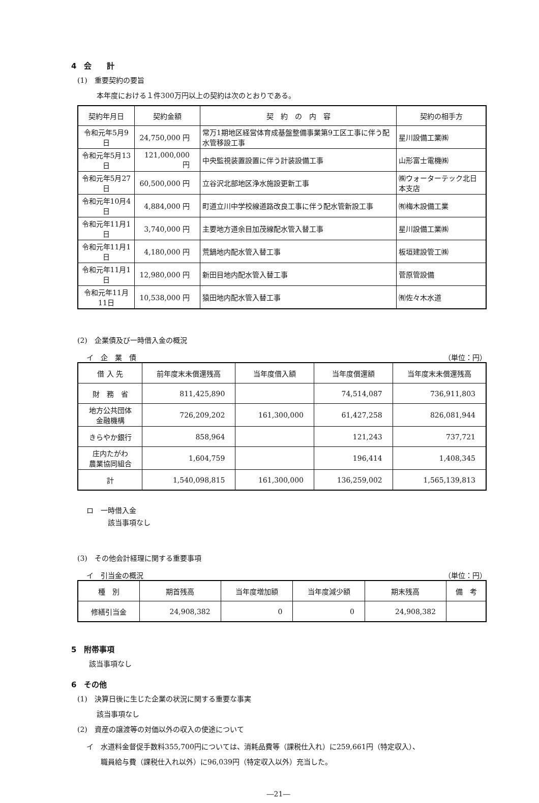4　会　　計
(1)　重要契約の要旨
本年度における１件300万円以上の契約は次のとおりである。
| 契約年月日 | 契約金額 | 契 約 の 内 容 | 契約の相手方 |
| --- | --- | --- | --- |
| 令和元年5月9日 | 24,750,000 円 | 常万1期地区経営体育成基盤整備事業第9工区工事に伴う配水管移設工事 | 星川設備工業㈱ |
| 令和元年5月13日 | 121,000,000 円 | 中央監視装置設置に伴う計装設備工事 | 山形富士電機㈱ |
| 令和元年5月27日 | 60,500,000 円 | 立谷沢北部地区浄水施設更新工事 | ㈱ウォーターテック北日本支店 |
| 令和元年10月4日 | 4,884,000 円 | 町道立川中学校線道路改良工事に伴う配水管新設工事 | ㈲梅木設備工業 |
| 令和元年11月1日 | 3,740,000 円 | 主要地方道余目加茂線配水管入替工事 | 星川設備工業㈱ |
| 令和元年11月1日 | 4,180,000 円 | 荒鍋地内配水管入替工事 | 板垣建設管工㈱ |
| 令和元年11月1日 | 12,980,000 円 | 新田目地内配水管入替工事 | 菅原管設備 |
| 令和元年11月11日 | 10,538,000 円 | 猿田地内配水管入替工事 | ㈲佐々木水道 |
(2)　企業債及び一時借入金の概況
イ　企　業　債 （単位：円）
| 借 入 先 | 前年度末未償還残高 | 当年度借入額 | 当年度償還額 | 当年度末未償還残高 |
| --- | --- | --- | --- | --- |
| 財 務 省 | 811,425,890 | | 74,514,087 | 736,911,803 |
| 地方公共団体 金融機構 | 726,209,202 | 161,300,000 | 61,427,258 | 826,081,944 |
| きらやか銀行 | 858,964 | | 121,243 | 737,721 |
| 庄内たがわ 農業協同組合 | 1,604,759 | | 196,414 | 1,408,345 |
| 計 | 1,540,098,815 | 161,300,000 | 136,259,002 | 1,565,139,813 |
ロ　一時借入金
該当事項なし
(3)　その他会計経理に関する重要事項
イ　引当金の概況 （単位：円）
| 種 別 | 期首残高 | 当年度増加額 | 当年度減少額 | 期末残高 | 備 考 |
| --- | --- | --- | --- | --- | --- |
| 修繕引当金 | 24,908,382 | 0 | 0 | 24,908,382 | |
5　附帯事項
該当事項なし
6　その他
(1)　決算日後に生じた企業の状況に関する重要な事実
該当事項なし
(2)　資産の譲渡等の対価以外の収入の使途について
イ　水道料金督促手数料355,700円については、消耗品費等（課税仕入れ）に259,661円（特定収入）、
　　職員給与費（課税仕入れ以外）に96,039円（特定収入以外）充当した。
―21―